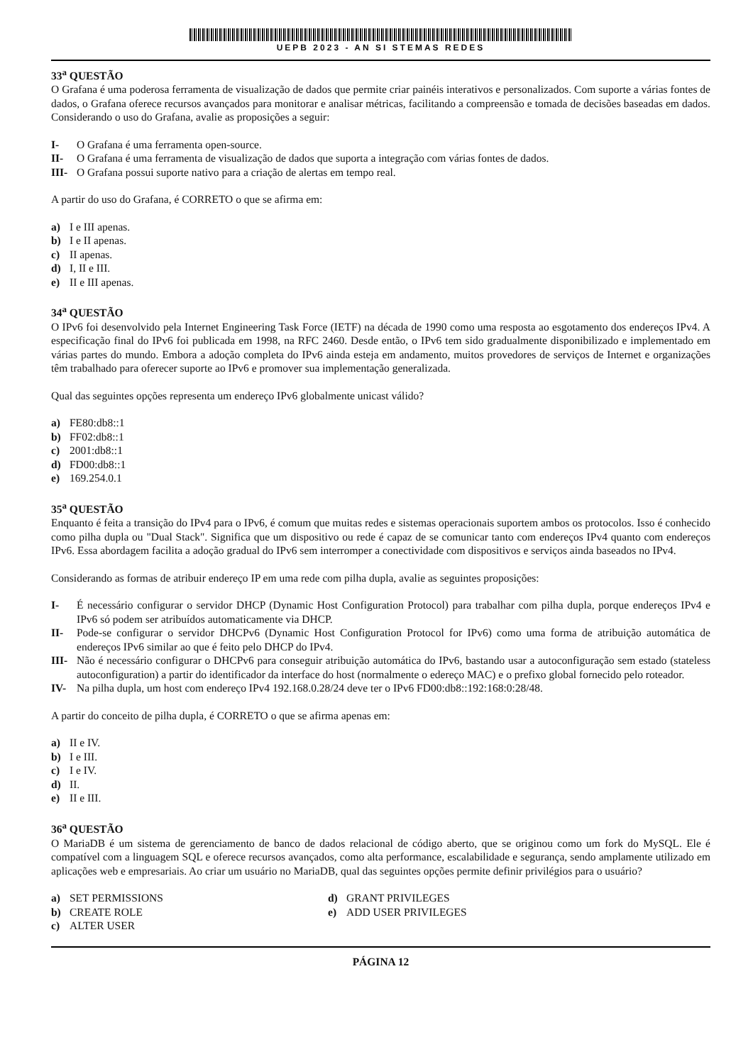UEPB 2023 - AN SI STEMAS REDES
33<sup>a</sup> QUESTÃO
O Grafana é uma poderosa ferramenta de visualização de dados que permite criar painéis interativos e personalizados. Com suporte a várias fontes de dados, o Grafana oferece recursos avançados para monitorar e analisar métricas, facilitando a compreensão e tomada de decisões baseadas em dados. Considerando o uso do Grafana, avalie as proposições a seguir:
I- O Grafana é uma ferramenta open-source.
II- O Grafana é uma ferramenta de visualização de dados que suporta a integração com várias fontes de dados.
III- O Grafana possui suporte nativo para a criação de alertas em tempo real.
A partir do uso do Grafana, é CORRETO o que se afirma em:
a) I e III apenas.
b) I e II apenas.
c) II apenas.
d) I, II e III.
e) II e III apenas.
34<sup>a</sup> QUESTÃO
O IPv6 foi desenvolvido pela Internet Engineering Task Force (IETF) na década de 1990 como uma resposta ao esgotamento dos endereços IPv4. A especificação final do IPv6 foi publicada em 1998, na RFC 2460. Desde então, o IPv6 tem sido gradualmente disponibilizado e implementado em várias partes do mundo. Embora a adoção completa do IPv6 ainda esteja em andamento, muitos provedores de serviços de Internet e organizações têm trabalhado para oferecer suporte ao IPv6 e promover sua implementação generalizada.
Qual das seguintes opções representa um endereço IPv6 globalmente unicast válido?
a) FE80:db8::1
b) FF02:db8::1
c) 2001:db8::1
d) FD00:db8::1
e) 169.254.0.1
35<sup>a</sup> QUESTÃO
Enquanto é feita a transição do IPv4 para o IPv6, é comum que muitas redes e sistemas operacionais suportem ambos os protocolos. Isso é conhecido como pilha dupla ou "Dual Stack". Significa que um dispositivo ou rede é capaz de se comunicar tanto com endereços IPv4 quanto com endereços IPv6. Essa abordagem facilita a adoção gradual do IPv6 sem interromper a conectividade com dispositivos e serviços ainda baseados no IPv4.
Considerando as formas de atribuir endereço IP em uma rede com pilha dupla, avalie as seguintes proposições:
I- É necessário configurar o servidor DHCP (Dynamic Host Configuration Protocol) para trabalhar com pilha dupla, porque endereços IPv4 e IPv6 só podem ser atribuídos automaticamente via DHCP.
II- Pode-se configurar o servidor DHCPv6 (Dynamic Host Configuration Protocol for IPv6) como uma forma de atribuição automática de endereços IPv6 similar ao que é feito pelo DHCP do IPv4.
III- Não é necessário configurar o DHCPv6 para conseguir atribuição automática do IPv6, bastando usar a autoconfiguração sem estado (stateless autoconfiguration) a partir do identificador da interface do host (normalmente o edereço MAC) e o prefixo global fornecido pelo roteador.
IV- Na pilha dupla, um host com endereço IPv4 192.168.0.28/24 deve ter o IPv6 FD00:db8::192:168:0:28/48.
A partir do conceito de pilha dupla, é CORRETO o que se afirma apenas em:
a) II e IV.
b) I e III.
c) I e IV.
d) II.
e) II e III.
36<sup>a</sup> QUESTÃO
O MariaDB é um sistema de gerenciamento de banco de dados relacional de código aberto, que se originou como um fork do MySQL. Ele é compatível com a linguagem SQL e oferece recursos avançados, como alta performance, escalabilidade e segurança, sendo amplamente utilizado em aplicações web e empresariais. Ao criar um usuário no MariaDB, qual das seguintes opções permite definir privilégios para o usuário?
a) SET PERMISSIONS
b) CREATE ROLE
c) ALTER USER
d) GRANT PRIVILEGES
e) ADD USER PRIVILEGES
PÁGINA 12